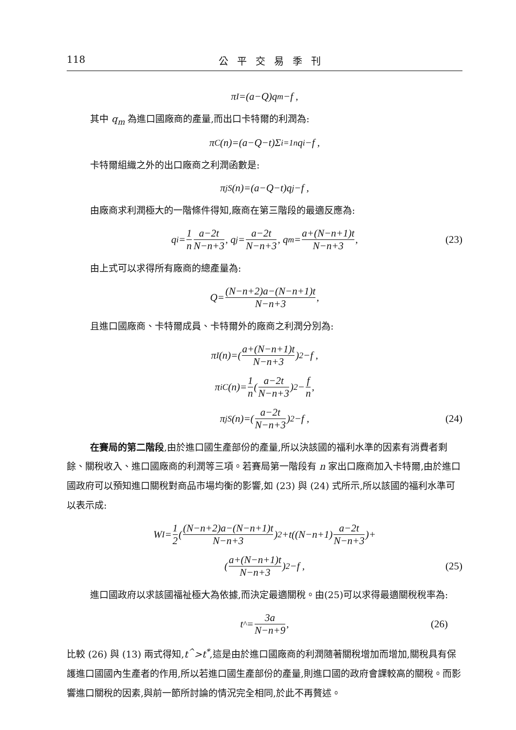118 公平交易季刊
π<sup>I</sup>=(a−Q)q<sub>m</sub>−f ,
其中 q<sub>m</sub> 為進口國廠商的產量,而出口卡特爾的利潤為:
π<sup>C</sup>(n)=(a−Q−t)Σ<sub>i=1</sub><sup>n</sup>q<sub>i</sub>−f ,
卡特爾組織之外的出口廠商之利潤函數是:
π<sub>j</sub><sup>S</sup>(n)=(a−Q−t)q<sub>j</sub>−f ,
由廠商求利潤極大的一階條件得知,廠商在第三階段的最適反應為:
q<sub>i</sub>= 1 n a−2t N−n+3, q<sub>j</sub>= a−2t N−n+3, q<sub>m</sub>= a+(N−n+1)t N−n+3, (23)
由上式可以求得所有廠商的總產量為:
Q= (N−n+2)a−(N−n+1)t N−n+3,
且進口國廠商、卡特爾成員、卡特爾外的廠商之利潤分別為:
π<sup>I</sup>(n)=(a+(N−n+1)t N−n+3)<sup>2</sup>−f ,
π<sub>i</sub><sup>C</sup>(n)= 1 n (a−2t N−n+3)<sup>2</sup>− f n,
π<sub>j</sub><sup>S</sup>(n)=(a−2t N−n+3)<sup>2</sup>−f , (24)
在賽局的第二階段,由於進口國生產部份的產量,所以決該國的福利水準的因素有消費者剩餘、關稅收入、進口國廠商的利潤等三項。若賽局第一階段有 n 家出口廠商加入卡特爾,由於進口國政府可以預知進口關稅對商品市場均衡的影響,如 (23) 與 (24) 式所示,所以該國的福利水準可以表示成:
W<sup>I</sup>= 1 2 ((N−n+2)a−(N−n+1)t N−n+3)<sup>2</sup>+t((N−n+1) a−2t N−n+3)+
(a+(N−n+1)t N−n+3)<sup>2</sup>−f , (25)
進口國政府以求該國福祉極大為依據,而決定最適關稅。由(25)可以求得最適關稅稅率為:
t<sup>^</sup>= 3a N−n+9, (26)
比較 (26) 與 (13) 兩式得知,t<sup>^</sup>>t<sup>*</sup>,這是由於進口國廠商的利潤隨著關稅增加而增加,關稅具有保護進口國國內生產者的作用,所以若進口國生產部份的產量,則進口國的政府會課較高的關稅。而影響進口關稅的因素,與前一節所討論的情況完全相同,於此不再贅述。